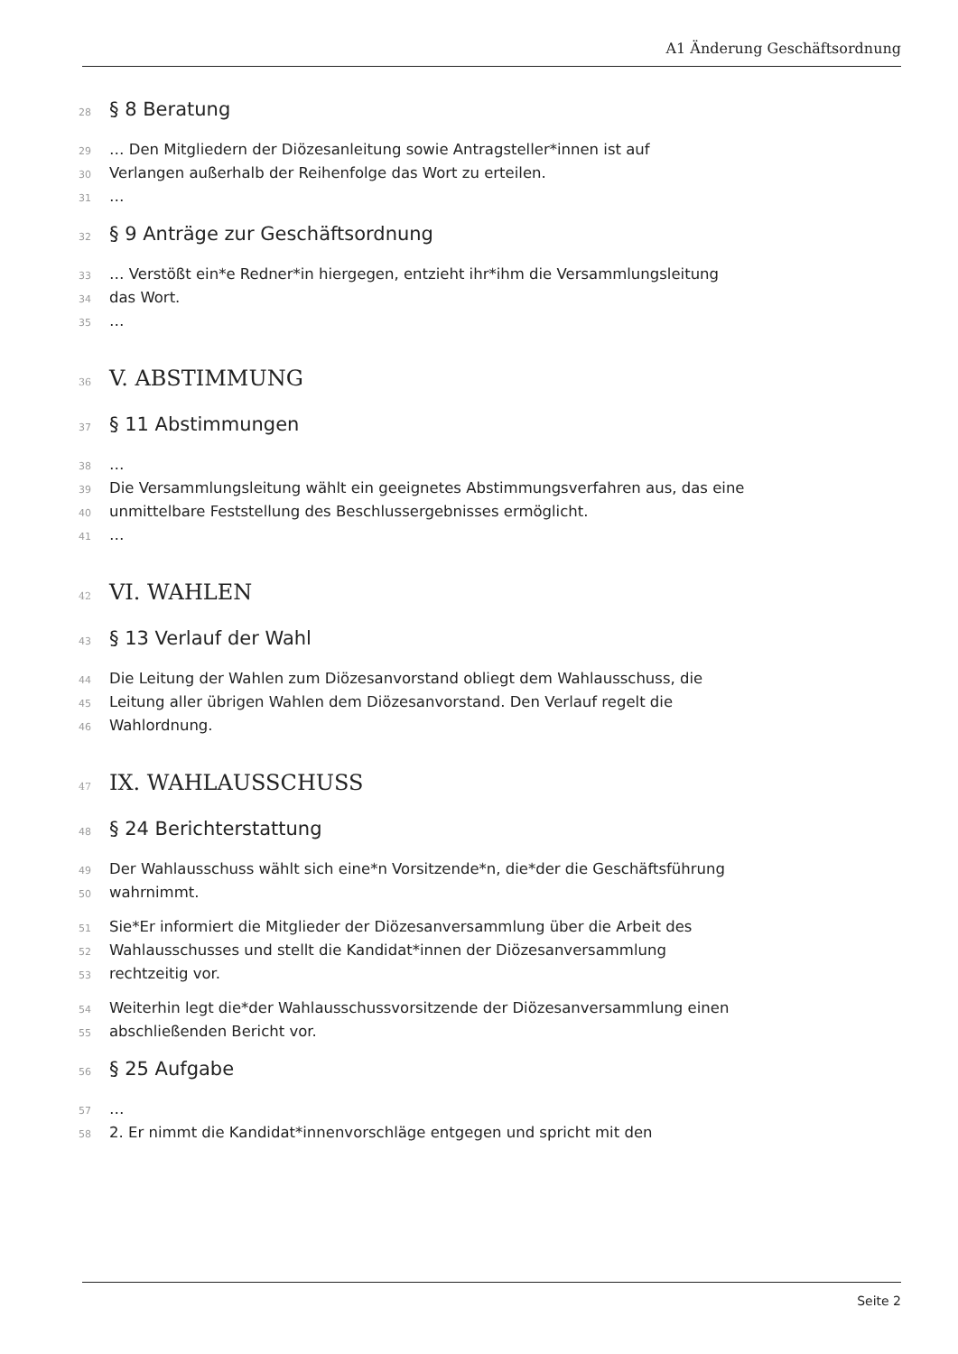A1 Änderung Geschäftsordnung
28 § 8 Beratung
29 … Den Mitgliedern der Diözesanleitung sowie Antragsteller*innen ist auf
30 Verlangen außerhalb der Reihenfolge das Wort zu erteilen.
31 …
32 § 9 Anträge zur Geschäftsordnung
33 … Verstößt ein*e Redner*in hiergegen, entzieht ihr*ihm die Versammlungsleitung
34 das Wort.
35 …
36 V. ABSTIMMUNG
37 § 11 Abstimmungen
38 …
39 Die Versammlungsleitung wählt ein geeignetes Abstimmungsverfahren aus, das eine
40 unmittelbare Feststellung des Beschlussergebnisses ermöglicht.
41 …
42 VI. WAHLEN
43 § 13 Verlauf der Wahl
44 Die Leitung der Wahlen zum Diözesanvorstand obliegt dem Wahlausschuss, die
45 Leitung aller übrigen Wahlen dem Diözesanvorstand. Den Verlauf regelt die
46 Wahlordnung.
47 IX. WAHLAUSSCHUSS
48 § 24 Berichterstattung
49 Der Wahlausschuss wählt sich eine*n Vorsitzende*n, die*der die Geschäftsführung
50 wahrnimmt.
51 Sie*Er informiert die Mitglieder der Diözesanversammlung über die Arbeit des
52 Wahlausschusses und stellt die Kandidat*innen der Diözesanversammlung
53 rechtzeitig vor.
54 Weiterhin legt die*der Wahlausschussvorsitzende der Diözesanversammlung einen
55 abschließenden Bericht vor.
56 § 25 Aufgabe
57 …
58 2. Er nimmt die Kandidat*innenvorschläge entgegen und spricht mit den
Seite 2